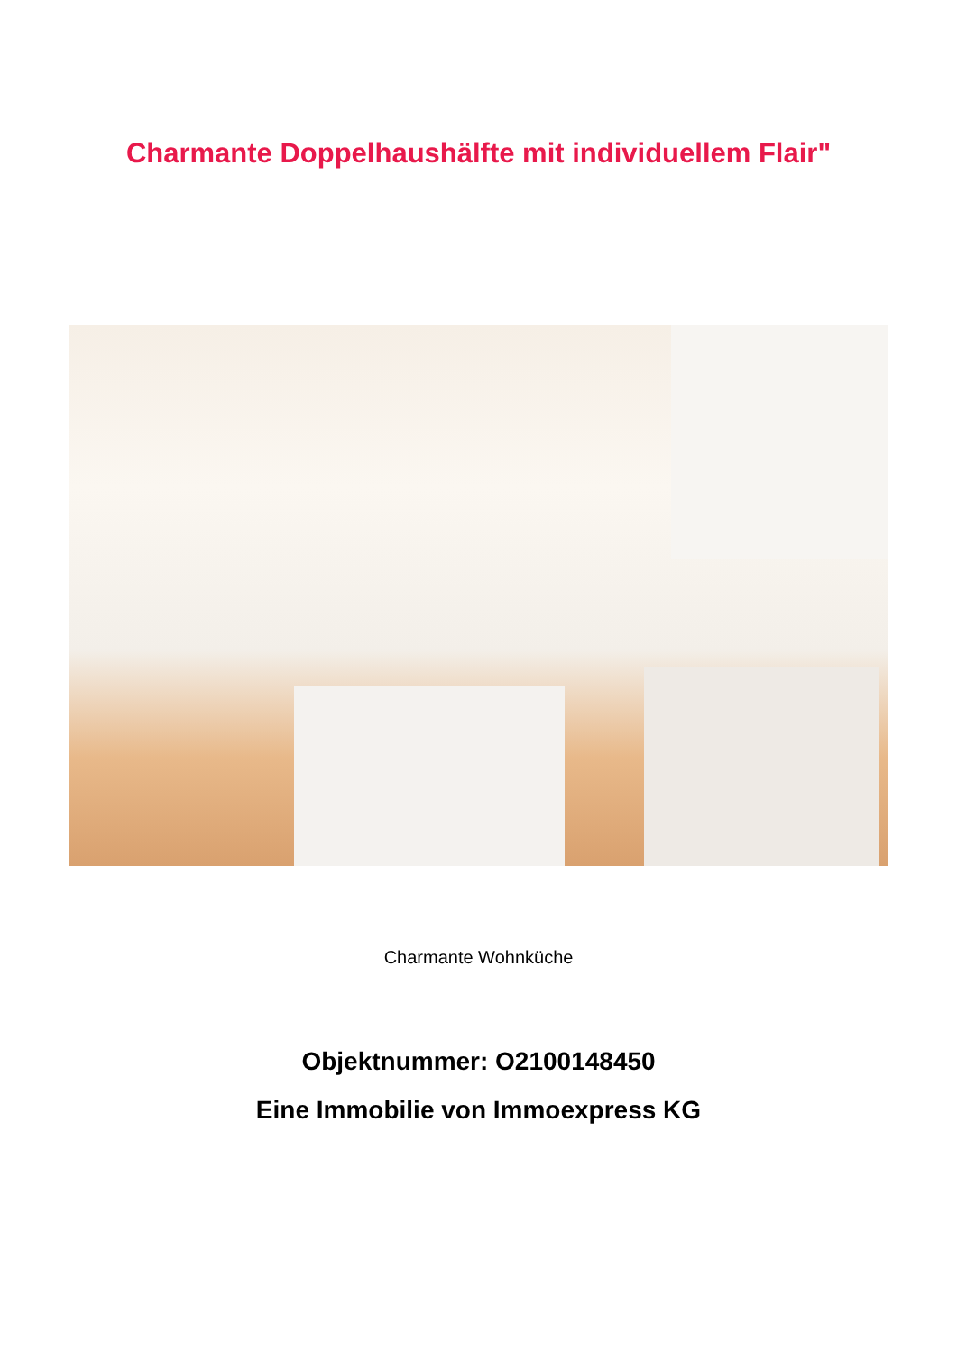Charmante Doppelhaushälfte mit individuellem Flair"
Charmante Wohnküche
Objektnummer: O2100148450
Eine Immobilie von Immoexpress KG